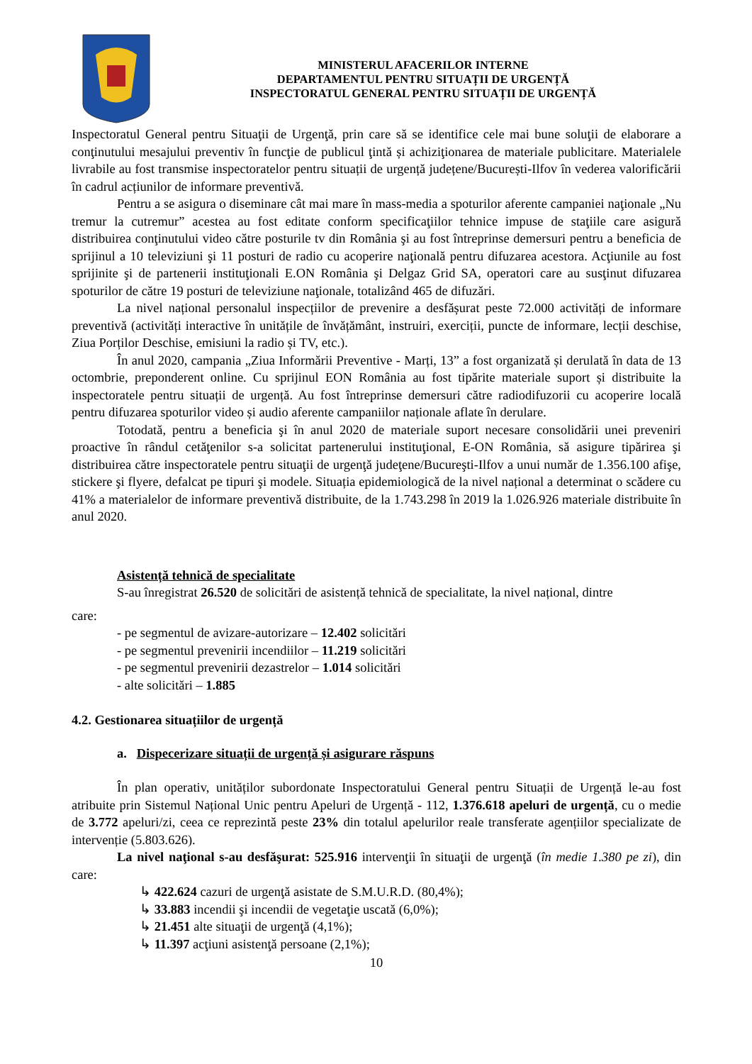MINISTERUL AFACERILOR INTERNE
DEPARTAMENTUL PENTRU SITUAȚII DE URGENȚĂ
INSPECTORATUL GENERAL PENTRU SITUAȚII DE URGENȚĂ
Inspectoratul General pentru Situaţii de Urgenţă, prin care să se identifice cele mai bune soluţii de elaborare a conţinutului mesajului preventiv în funcţie de publicul ţintă și achiziţionarea de materiale publicitare. Materialele livrabile au fost transmise inspectoratelor pentru situații de urgență județene/București-Ilfov în vederea valorificării în cadrul acțiunilor de informare preventivă.
Pentru a se asigura o diseminare cât mai mare în mass-media a spoturilor aferente campaniei naţionale „Nu tremur la cutremur” acestea au fost editate conform specificaţiilor tehnice impuse de staţiile care asigură distribuirea conţinutului video către posturile tv din România şi au fost întreprinse demersuri pentru a beneficia de sprijinul a 10 televiziuni şi 11 posturi de radio cu acoperire naţională pentru difuzarea acestora. Acţiunile au fost sprijinite şi de partenerii instituţionali E.ON România şi Delgaz Grid SA, operatori care au susţinut difuzarea spoturilor de către 19 posturi de televiziune naţionale, totalizând 465 de difuzări.
La nivel național personalul inspecțiilor de prevenire a desfășurat peste 72.000 activități de informare preventivă (activități interactive în unitățile de învățământ, instruiri, exerciții, puncte de informare, lecții deschise, Ziua Porților Deschise, emisiuni la radio și TV, etc.).
În anul 2020, campania „Ziua Informării Preventive - Marți, 13” a fost organizată și derulată în data de 13 octombrie, preponderent online. Cu sprijinul EON România au fost tipărite materiale suport și distribuite la inspectoratele pentru situații de urgență. Au fost întreprinse demersuri către radiodifuzorii cu acoperire locală pentru difuzarea spoturilor video și audio aferente campaniilor naționale aflate în derulare.
Totodată, pentru a beneficia şi în anul 2020 de materiale suport necesare consolidării unei preveniri proactive în rândul cetăţenilor s-a solicitat partenerului instituţional, E-ON România, să asigure tipărirea şi distribuirea către inspectoratele pentru situaţii de urgenţă judeţene/Bucureşti-Ilfov a unui număr de 1.356.100 afişe, stickere şi flyere, defalcat pe tipuri şi modele. Situația epidemiologică de la nivel național a determinat o scădere cu 41% a materialelor de informare preventivă distribuite, de la 1.743.298 în 2019 la 1.026.926 materiale distribuite în anul 2020.
Asistență tehnică de specialitate
S-au înregistrat 26.520 de solicitări de asistență tehnică de specialitate, la nivel național, dintre
care:
- pe segmentul de avizare-autorizare – 12.402 solicitări
- pe segmentul prevenirii incendiilor – 11.219 solicitări
- pe segmentul prevenirii dezastrelor – 1.014 solicitări
- alte solicitări – 1.885
4.2. Gestionarea situațiilor de urgență
a. Dispecerizare situații de urgență și asigurare răspuns
În plan operativ, unităților subordonate Inspectoratului General pentru Situații de Urgență le-au fost atribuite prin Sistemul Național Unic pentru Apeluri de Urgență - 112, 1.376.618 apeluri de urgență, cu o medie de 3.772 apeluri/zi, ceea ce reprezintă peste 23% din totalul apelurilor reale transferate agențiilor specializate de intervenție (5.803.626).
La nivel naţional s-au desfăşurat: 525.916 intervenţii în situaţii de urgenţă (în medie 1.380 pe zi), din care:
↳ 422.624 cazuri de urgenţă asistate de S.M.U.R.D. (80,4%);
↳ 33.883 incendii şi incendii de vegetaţie uscată (6,0%);
↳ 21.451 alte situaţii de urgenţă (4,1%);
↳ 11.397 acţiuni asistenţă persoane (2,1%);
10